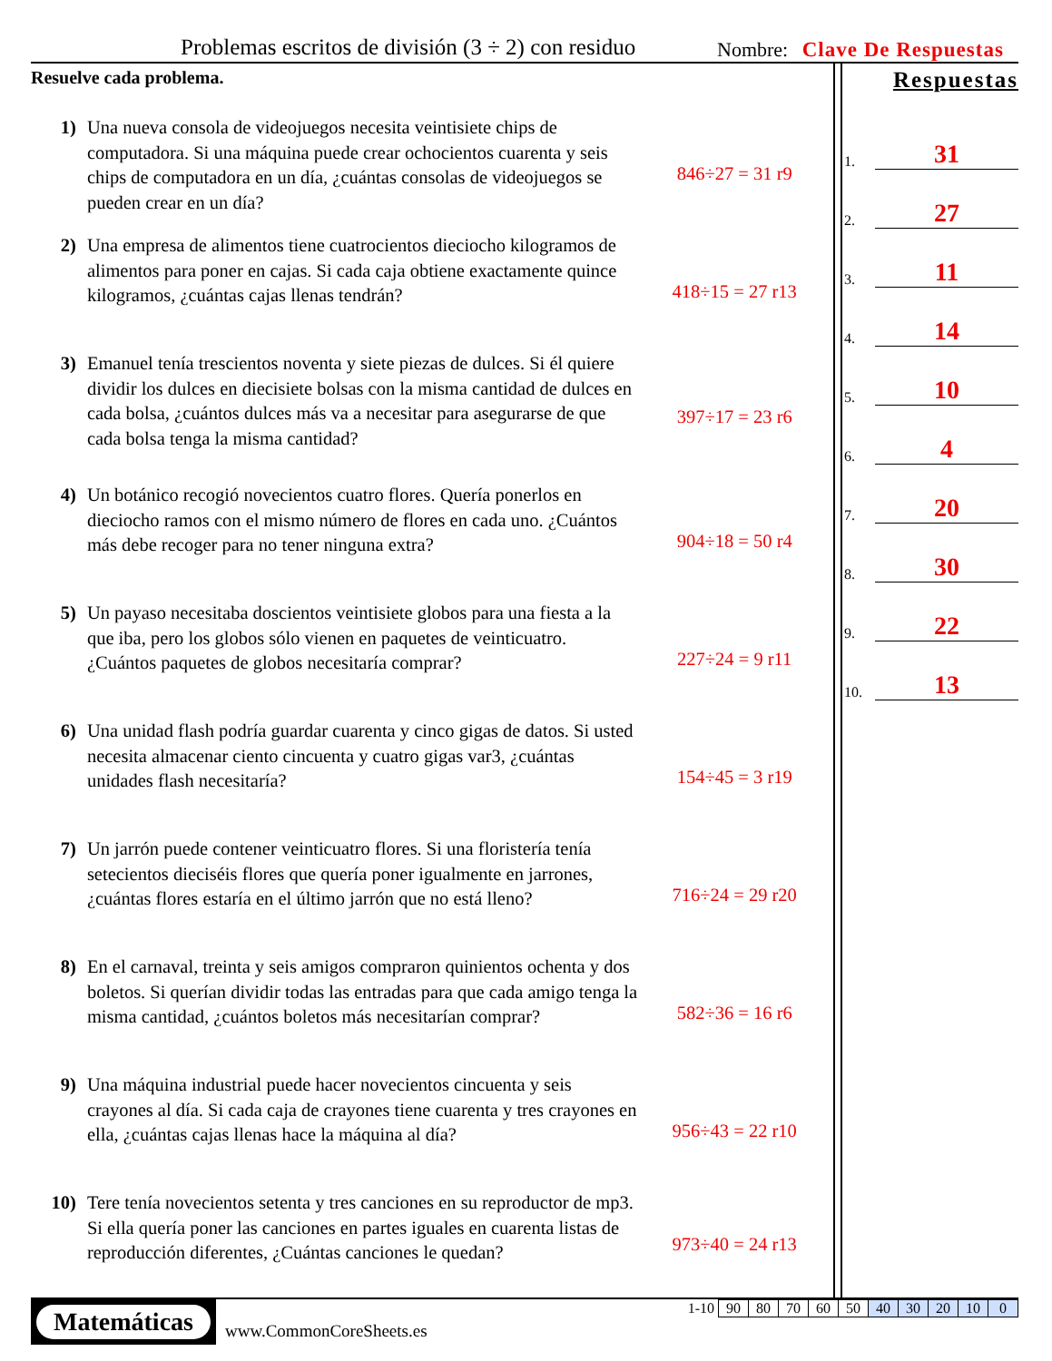Problemas escritos de división (3 ÷ 2) con residuo
Nombre: Clave De Respuestas
Resuelve cada problema.
1) Una nueva consola de videojuegos necesita veintisiete chips de computadora. Si una máquina puede crear ochocientos cuarenta y seis chips de computadora en un día, ¿cuántas consolas de videojuegos se pueden crear en un día?
846÷27 = 31 r9
2) Una empresa de alimentos tiene cuatrocientos dieciocho kilogramos de alimentos para poner en cajas. Si cada caja obtiene exactamente quince kilogramos, ¿cuántas cajas llenas tendrán?
418÷15 = 27 r13
3) Emanuel tenía trescientos noventa y siete piezas de dulces. Si él quiere dividir los dulces en diecisiete bolsas con la misma cantidad de dulces en cada bolsa, ¿cuántos dulces más va a necesitar para asegurarse de que cada bolsa tenga la misma cantidad?
397÷17 = 23 r6
4) Un botánico recogió novecientos cuatro flores. Quería ponerlos en dieciocho ramos con el mismo número de flores en cada uno. ¿Cuántos más debe recoger para no tener ninguna extra?
904÷18 = 50 r4
5) Un payaso necesitaba doscientos veintisiete globos para una fiesta a la que iba, pero los globos sólo vienen en paquetes de veinticuatro. ¿Cuántos paquetes de globos necesitaría comprar?
227÷24 = 9 r11
6) Una unidad flash podría guardar cuarenta y cinco gigas de datos. Si usted necesita almacenar ciento cincuenta y cuatro gigas var3, ¿cuántas unidades flash necesitaría?
154÷45 = 3 r19
7) Un jarrón puede contener veinticuatro flores. Si una floristería tenía setecientos dieciséis flores que quería poner igualmente en jarrones, ¿cuántas flores estaría en el último jarrón que no está lleno?
716÷24 = 29 r20
8) En el carnaval, treinta y seis amigos compraron quinientos ochenta y dos boletos. Si querían dividir todas las entradas para que cada amigo tenga la misma cantidad, ¿cuántos boletos más necesitarían comprar?
582÷36 = 16 r6
9) Una máquina industrial puede hacer novecientos cincuenta y seis crayones al día. Si cada caja de crayones tiene cuarenta y tres crayones en ella, ¿cuántas cajas llenas hace la máquina al día?
956÷43 = 22 r10
10) Tere tenía novecientos setenta y tres canciones en su reproductor de mp3. Si ella quería poner las canciones en partes iguales en cuarenta listas de reproducción diferentes, ¿Cuántas canciones le quedan?
973÷40 = 24 r13
Respuestas
1. 31
2. 27
3. 11
4. 14
5. 10
6. 4
7. 20
8. 30
9. 22
10. 13
Matemáticas
www.CommonCoreSheets.es
| 1-10 | 90 | 80 | 70 | 60 | 50 | 40 | 30 | 20 | 10 | 0 |